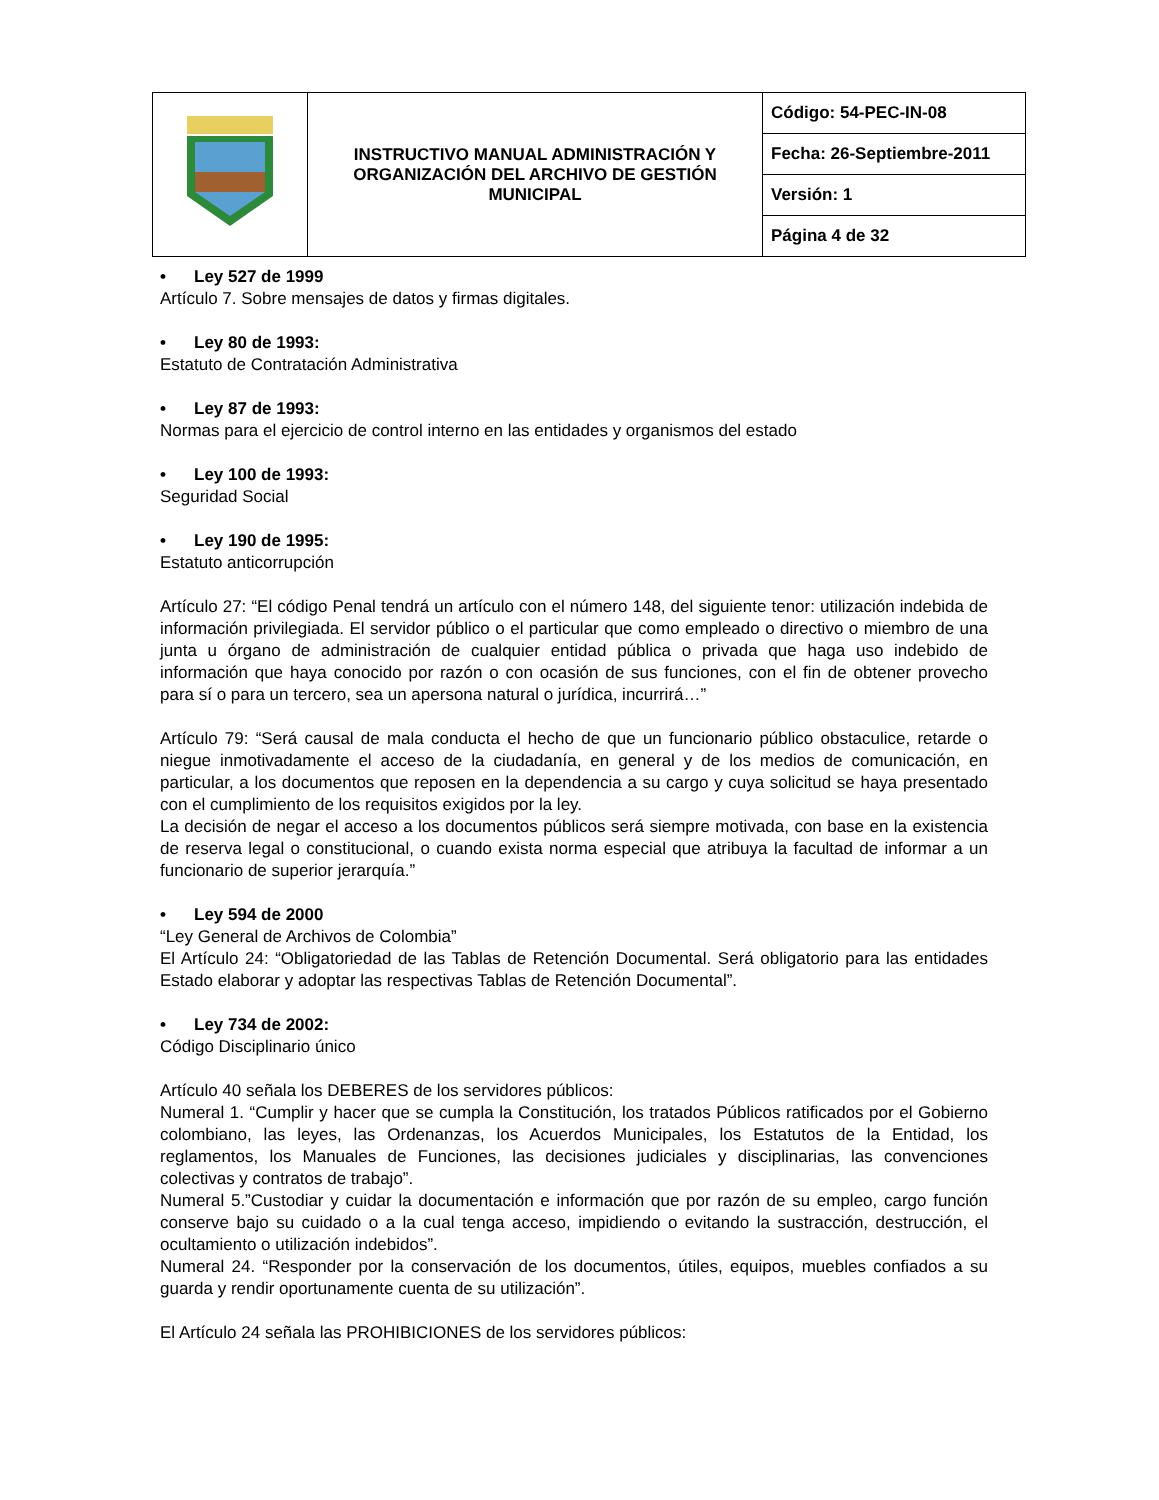| | INSTRUCTIVO MANUAL ADMINISTRACIÓN Y ORGANIZACIÓN DEL ARCHIVO DE GESTIÓN MUNICIPAL | Código: 54-PEC-IN-08 |
| | | Fecha: 26-Septiembre-2011 |
| | | Versión: 1 |
| | | Página 4 de 32 |
• Ley 527 de 1999
Artículo 7. Sobre mensajes de datos y firmas digitales.
• Ley 80 de 1993:
Estatuto de Contratación Administrativa
• Ley 87 de 1993:
Normas para el ejercicio de control interno en las entidades y organismos del estado
• Ley 100 de 1993:
Seguridad Social
• Ley 190 de 1995:
Estatuto anticorrupción
Artículo 27: “El código Penal tendrá un artículo con el número 148, del siguiente tenor: utilización indebida de información privilegiada. El servidor público o el particular que como empleado o directivo o miembro de una junta u órgano de administración de cualquier entidad pública o privada que haga uso indebido de información que haya conocido por razón o con ocasión de sus funciones, con el fin de obtener provecho para sí o para un tercero, sea un apersona natural o jurídica, incurrirá…”
Artículo 79: “Será causal de mala conducta el hecho de que un funcionario público obstaculice, retarde o niegue inmotivadamente el acceso de la ciudadanía, en general y de los medios de comunicación, en particular, a los documentos que reposen en la dependencia a su cargo y cuya solicitud se haya presentado con el cumplimiento de los requisitos exigidos por la ley.
La decisión de negar el acceso a los documentos públicos será siempre motivada, con base en la existencia de reserva legal o constitucional, o cuando exista norma especial que atribuya la facultad de informar a un funcionario de superior jerarquía.”
• Ley 594 de 2000
“Ley General de Archivos de Colombia”
El Artículo 24: “Obligatoriedad de las Tablas de Retención Documental. Será obligatorio para las entidades Estado elaborar y adoptar las respectivas Tablas de Retención Documental”.
• Ley 734 de 2002:
Código Disciplinario único
Artículo 40 señala los DEBERES de los servidores públicos:
Numeral 1. “Cumplir y hacer que se cumpla la Constitución, los tratados Públicos ratificados por el Gobierno colombiano, las leyes, las Ordenanzas, los Acuerdos Municipales, los Estatutos de la Entidad, los reglamentos, los Manuales de Funciones, las decisiones judiciales y disciplinarias, las convenciones colectivas y contratos de trabajo”.
Numeral 5.”Custodiar y cuidar la documentación e información que por razón de su empleo, cargo función conserve bajo su cuidado o a la cual tenga acceso, impidiendo o evitando la sustracción, destrucción, el ocultamiento o utilización indebidos”.
Numeral 24. “Responder por la conservación de los documentos, útiles, equipos, muebles confiados a su guarda y rendir oportunamente cuenta de su utilización”.
El Artículo 24 señala las PROHIBICIONES de los servidores públicos: